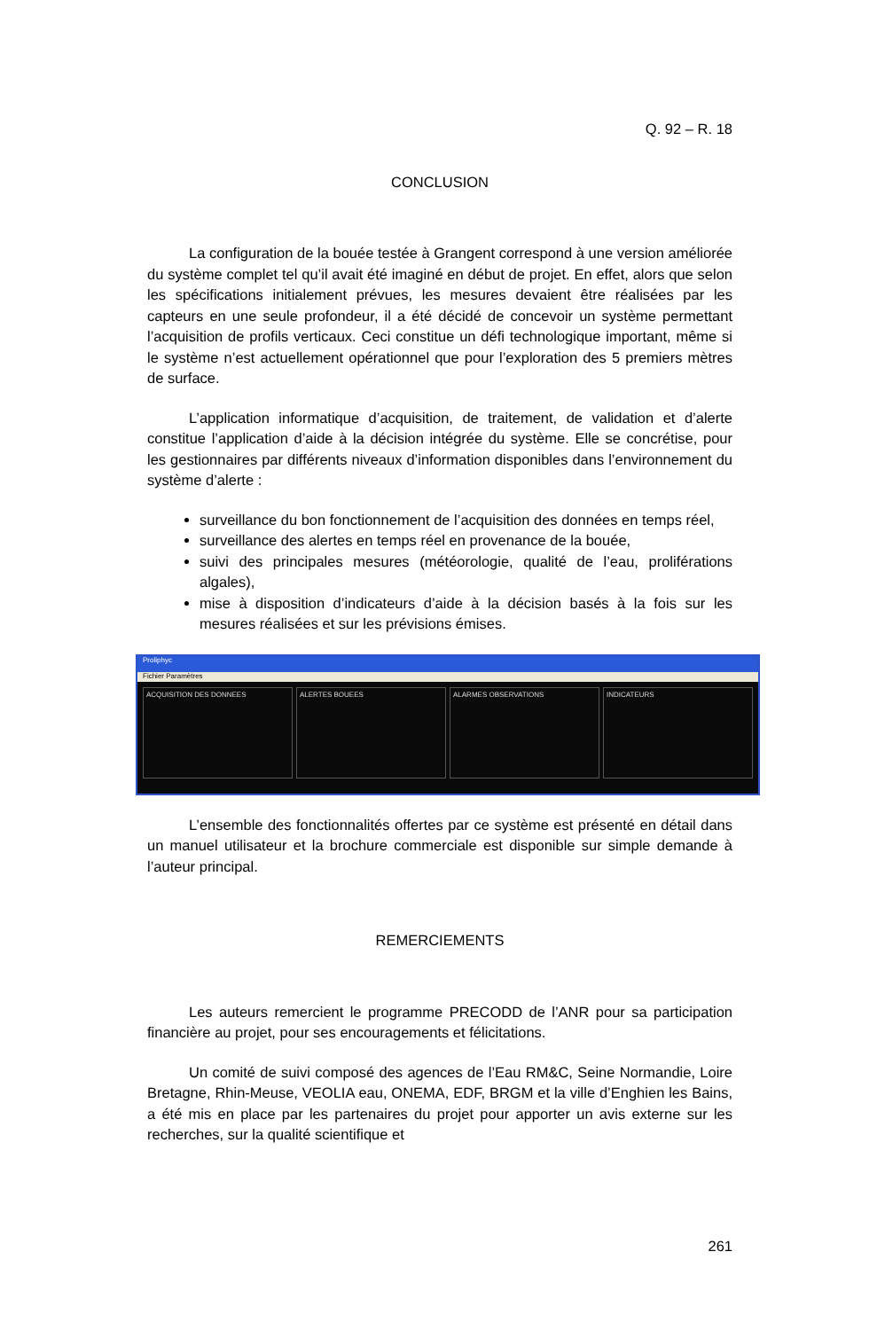Q. 92 – R. 18
CONCLUSION
La configuration de la bouée testée à Grangent correspond à une version améliorée du système complet tel qu’il avait été imaginé en début de projet. En effet, alors que selon les spécifications initialement prévues, les mesures devaient être réalisées par les capteurs en une seule profondeur, il a été décidé de concevoir un système permettant l’acquisition de profils verticaux. Ceci constitue un défi technologique important, même si le système n’est actuellement opérationnel que pour l’exploration des 5 premiers mètres de surface.
L’application informatique d’acquisition, de traitement, de validation et d’alerte constitue l’application d’aide à la décision intégrée du système. Elle se concrétise, pour les gestionnaires par différents niveaux d’information disponibles dans l’environnement du système d’alerte :
surveillance du bon fonctionnement de l’acquisition des données en temps réel,
surveillance des alertes en temps réel en provenance de la bouée,
suivi des principales mesures (météorologie, qualité de l’eau, proliférations algales),
mise à disposition d’indicateurs d’aide à la décision basés à la fois sur les mesures réalisées et sur les prévisions émises.
Proliphyc
Fichier Paramètres
ACQUISITION DES DONNEES ALERTES BOUEES ALARMES OBSERVATIONS INDICATEURS
L’ensemble des fonctionnalités offertes par ce système est présenté en détail dans un manuel utilisateur et la brochure commerciale est disponible sur simple demande à l’auteur principal.
REMERCIEMENTS
Les auteurs remercient le programme PRECODD de l’ANR pour sa participation financière au projet, pour ses encouragements et félicitations.
Un comité de suivi composé des agences de l’Eau RM&C, Seine Normandie, Loire Bretagne, Rhin-Meuse, VEOLIA eau, ONEMA, EDF, BRGM et la ville d’Enghien les Bains, a été mis en place par les partenaires du projet pour apporter un avis externe sur les recherches, sur la qualité scientifique et
261